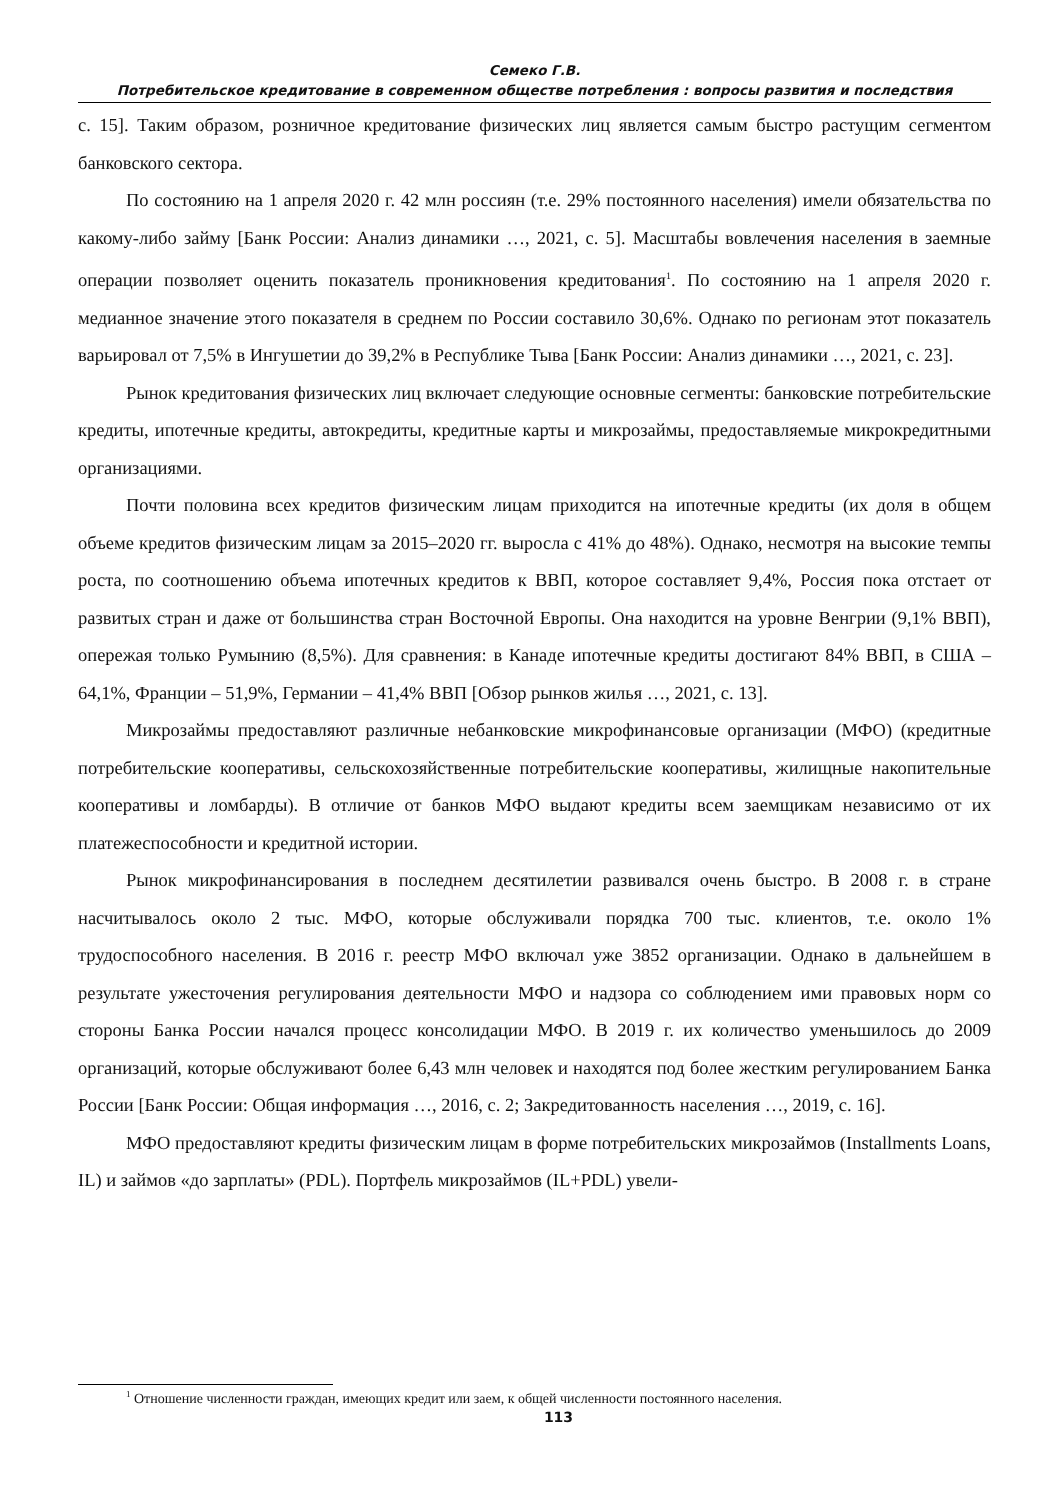Семеко Г.В.
Потребительское кредитование в современном обществе потребления : вопросы развития и последствия
с. 15]. Таким образом, розничное кредитование физических лиц является самым быстро растущим сегментом банковского сектора.
По состоянию на 1 апреля 2020 г. 42 млн россиян (т.е. 29% постоянного населения) имели обязательства по какому-либо займу [Банк России: Анализ динамики …, 2021, с. 5]. Масштабы вовлечения населения в заемные операции позволяет оценить показатель проникновения кредитования<sup>1</sup>. По состоянию на 1 апреля 2020 г. медианное значение этого показателя в среднем по России составило 30,6%. Однако по регионам этот показатель варьировал от 7,5% в Ингушетии до 39,2% в Республике Тыва [Банк России: Анализ динамики …, 2021, с. 23].
Рынок кредитования физических лиц включает следующие основные сегменты: банковские потребительские кредиты, ипотечные кредиты, автокредиты, кредитные карты и микрозаймы, предоставляемые микрокредитными организациями.
Почти половина всех кредитов физическим лицам приходится на ипотечные кредиты (их доля в общем объеме кредитов физическим лицам за 2015–2020 гг. выросла с 41% до 48%). Однако, несмотря на высокие темпы роста, по соотношению объема ипотечных кредитов к ВВП, которое составляет 9,4%, Россия пока отстает от развитых стран и даже от большинства стран Восточной Европы. Она находится на уровне Венгрии (9,1% ВВП), опережая только Румынию (8,5%). Для сравнения: в Канаде ипотечные кредиты достигают 84% ВВП, в США – 64,1%, Франции – 51,9%, Германии – 41,4% ВВП [Обзор рынков жилья …, 2021, с. 13].
Микрозаймы предоставляют различные небанковские микрофинансовые организации (МФО) (кредитные потребительские кооперативы, сельскохозяйственные потребительские кооперативы, жилищные накопительные кооперативы и ломбарды). В отличие от банков МФО выдают кредиты всем заемщикам независимо от их платежеспособности и кредитной истории.
Рынок микрофинансирования в последнем десятилетии развивался очень быстро. В 2008 г. в стране насчитывалось около 2 тыс. МФО, которые обслуживали порядка 700 тыс. клиентов, т.е. около 1% трудоспособного населения. В 2016 г. реестр МФО включал уже 3852 организации. Однако в дальнейшем в результате ужесточения регулирования деятельности МФО и надзора со соблюдением ими правовых норм со стороны Банка России начался процесс консолидации МФО. В 2019 г. их количество уменьшилось до 2009 организаций, которые обслуживают более 6,43 млн человек и находятся под более жестким регулированием Банка России [Банк России: Общая информация …, 2016, с. 2; Закредитованность населения …, 2019, с. 16].
МФО предоставляют кредиты физическим лицам в форме потребительских микрозаймов (Installments Loans, IL) и займов «до зарплаты» (PDL). Портфель микрозаймов (IL+PDL) увели-
<sup>1</sup> Отношение численности граждан, имеющих кредит или заем, к общей численности постоянного населения.
113